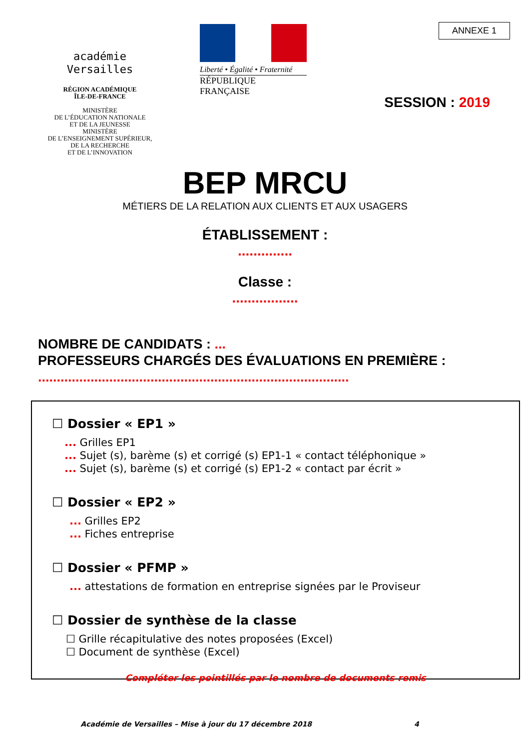académie
Versailles
RÉGION ACADÉMIQUE
ÎLE-DE-FRANCE
MINISTÈRE
DE L’ÉDUCATION NATIONALE
ET DE LA JEUNESSE
MINISTÈRE
DE L’ENSEIGNEMENT SUPÉRIEUR,
DE LA RECHERCHE
ET DE L’INNOVATION
Liberté • Égalité • Fraternité
RÉPUBLIQUE FRANÇAISE
ANNEXE 1
SESSION : 2019
BEP MRCU
MÉTIERS DE LA RELATION AUX CLIENTS ET AUX USAGERS
ÉTABLISSEMENT :
..............
Classe :
.................
NOMBRE DE CANDIDATS : ...
PROFESSEURS CHARGÉS DES ÉVALUATIONS EN PREMIÈRE :
...................................................................................
☐ Dossier « EP1 »
... Grilles EP1
... Sujet (s), barème (s) et corrigé (s) EP1-1 « contact téléphonique »
... Sujet (s), barème (s) et corrigé (s) EP1-2 « contact par écrit »
☐ Dossier « EP2 »
... Grilles EP2
... Fiches entreprise
☐ Dossier « PFMP »
... attestations de formation en entreprise signées par le Proviseur
☐ Dossier de synthèse de la classe
☐ Grille récapitulative des notes proposées (Excel)
☐ Document de synthèse (Excel)
Compléter les pointillés par le nombre de documents remis
Académie de Versailles – Mise à jour du 17 décembre 2018 4